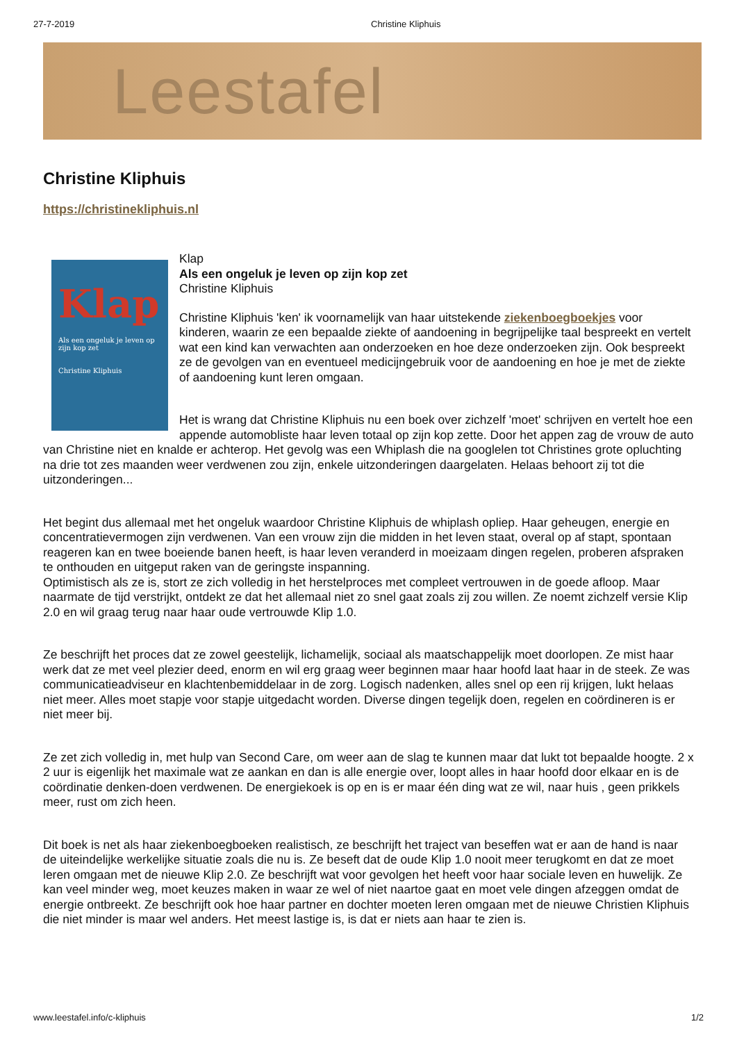27-7-2019 Christine Kliphuis
Leestafel
Christine Kliphuis
https://christinekliphuis.nl
Klap
Als een ongeluk je leven op zijn kop zet
Christine Kliphuis
Klap
Als een ongeluk je leven op zijn kop zet
Christine Kliphuis
Christine Kliphuis 'ken' ik voornamelijk van haar uitstekende ziekenboegboekjes voor kinderen, waarin ze een bepaalde ziekte of aandoening in begrijpelijke taal bespreekt en vertelt wat een kind kan verwachten aan onderzoeken en hoe deze onderzoeken zijn. Ook bespreekt ze de gevolgen van en eventueel medicijngebruik voor de aandoening en hoe je met de ziekte of aandoening kunt leren omgaan.
Het is wrang dat Christine Kliphuis nu een boek over zichzelf 'moet' schrijven en vertelt hoe een appende automobliste haar leven totaal op zijn kop zette. Door het appen zag de vrouw de auto van Christine niet en knalde er achterop. Het gevolg was een Whiplash die na googlelen tot Christines grote opluchting na drie tot zes maanden weer verdwenen zou zijn, enkele uitzonderingen daargelaten. Helaas behoort zij tot die uitzonderingen...
Het begint dus allemaal met het ongeluk waardoor Christine Kliphuis de whiplash opliep. Haar geheugen, energie en concentratievermogen zijn verdwenen. Van een vrouw zijn die midden in het leven staat, overal op af stapt, spontaan reageren kan en twee boeiende banen heeft, is haar leven veranderd in moeizaam dingen regelen, proberen afspraken te onthouden en uitgeput raken van de geringste inspanning.
Optimistisch als ze is, stort ze zich volledig in het herstelproces met compleet vertrouwen in de goede afloop. Maar naarmate de tijd verstrijkt, ontdekt ze dat het allemaal niet zo snel gaat zoals zij zou willen. Ze noemt zichzelf versie Klip 2.0 en wil graag terug naar haar oude vertrouwde Klip 1.0.
Ze beschrijft het proces dat ze zowel geestelijk, lichamelijk, sociaal als maatschappelijk moet doorlopen. Ze mist haar werk dat ze met veel plezier deed, enorm en wil erg graag weer beginnen maar haar hoofd laat haar in de steek. Ze was communicatieadviseur en klachtenbemiddelaar in de zorg. Logisch nadenken, alles snel op een rij krijgen, lukt helaas niet meer. Alles moet stapje voor stapje uitgedacht worden. Diverse dingen tegelijk doen, regelen en coördineren is er niet meer bij.
Ze zet zich volledig in, met hulp van Second Care, om weer aan de slag te kunnen maar dat lukt tot bepaalde hoogte. 2 x 2 uur is eigenlijk het maximale wat ze aankan en dan is alle energie over, loopt alles in haar hoofd door elkaar en is de coördinatie denken-doen verdwenen. De energiekoek is op en is er maar één ding wat ze wil, naar huis , geen prikkels meer, rust om zich heen.
Dit boek is net als haar ziekenboegboeken realistisch, ze beschrijft het traject van beseffen wat er aan de hand is naar de uiteindelijke werkelijke situatie zoals die nu is. Ze beseft dat de oude Klip 1.0 nooit meer terugkomt en dat ze moet leren omgaan met de nieuwe Klip 2.0. Ze beschrijft wat voor gevolgen het heeft voor haar sociale leven en huwelijk. Ze kan veel minder weg, moet keuzes maken in waar ze wel of niet naartoe gaat en moet vele dingen afzeggen omdat de energie ontbreekt. Ze beschrijft ook hoe haar partner en dochter moeten leren omgaan met de nieuwe Christien Kliphuis die niet minder is maar wel anders. Het meest lastige is, is dat er niets aan haar te zien is.
www.leestafel.info/c-kliphuis 1/2